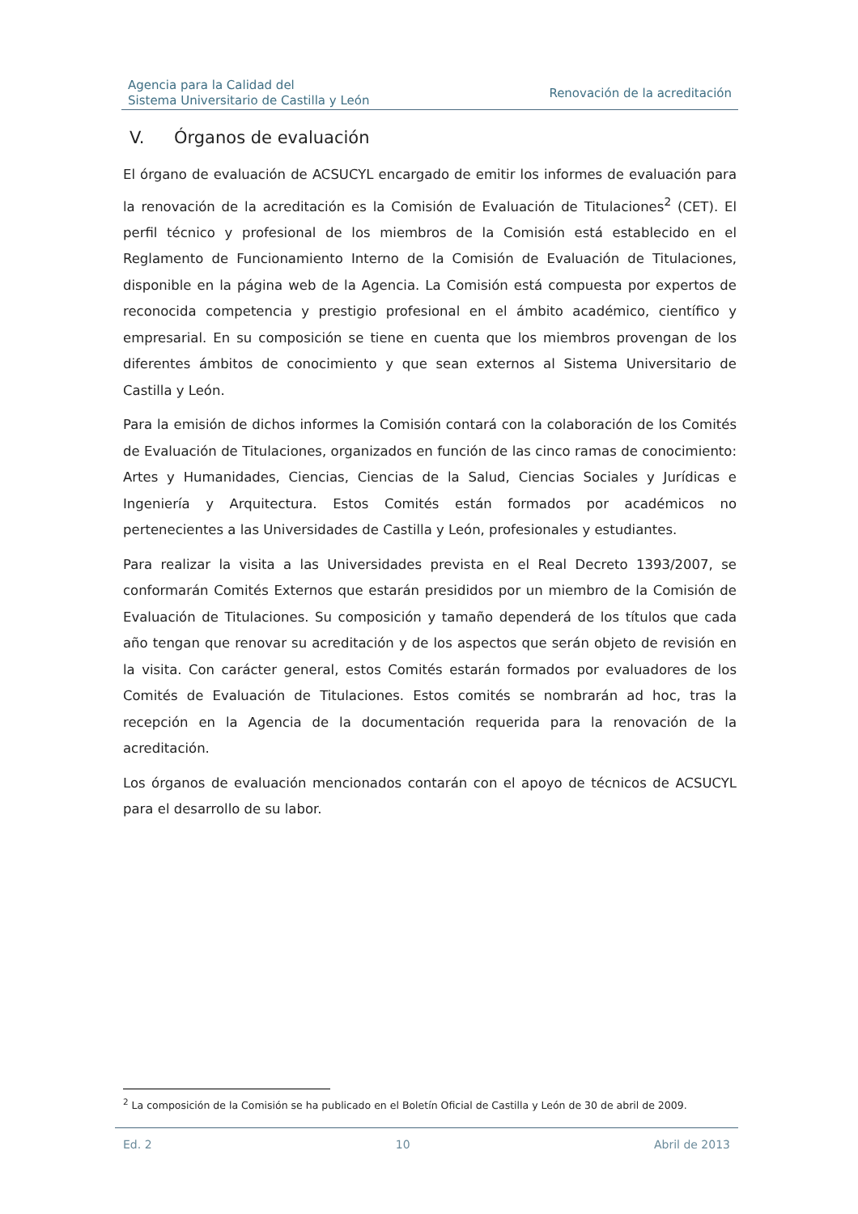Agencia para la Calidad del
Sistema Universitario de Castilla y León
Renovación de la acreditación
V. Órganos de evaluación
El órgano de evaluación de ACSUCYL encargado de emitir los informes de evaluación para la renovación de la acreditación es la Comisión de Evaluación de Titulaciones<sup>2</sup> (CET). El perfil técnico y profesional de los miembros de la Comisión está establecido en el Reglamento de Funcionamiento Interno de la Comisión de Evaluación de Titulaciones, disponible en la página web de la Agencia. La Comisión está compuesta por expertos de reconocida competencia y prestigio profesional en el ámbito académico, científico y empresarial. En su composición se tiene en cuenta que los miembros provengan de los diferentes ámbitos de conocimiento y que sean externos al Sistema Universitario de Castilla y León.
Para la emisión de dichos informes la Comisión contará con la colaboración de los Comités de Evaluación de Titulaciones, organizados en función de las cinco ramas de conocimiento: Artes y Humanidades, Ciencias, Ciencias de la Salud, Ciencias Sociales y Jurídicas e Ingeniería y Arquitectura. Estos Comités están formados por académicos no pertenecientes a las Universidades de Castilla y León, profesionales y estudiantes.
Para realizar la visita a las Universidades prevista en el Real Decreto 1393/2007, se conformarán Comités Externos que estarán presididos por un miembro de la Comisión de Evaluación de Titulaciones. Su composición y tamaño dependerá de los títulos que cada año tengan que renovar su acreditación y de los aspectos que serán objeto de revisión en la visita. Con carácter general, estos Comités estarán formados por evaluadores de los Comités de Evaluación de Titulaciones. Estos comités se nombrarán ad hoc, tras la recepción en la Agencia de la documentación requerida para la renovación de la acreditación.
Los órganos de evaluación mencionados contarán con el apoyo de técnicos de ACSUCYL para el desarrollo de su labor.
<sup>2</sup> La composición de la Comisión se ha publicado en el Boletín Oficial de Castilla y León de 30 de abril de 2009.
Ed. 2 10 Abril de 2013